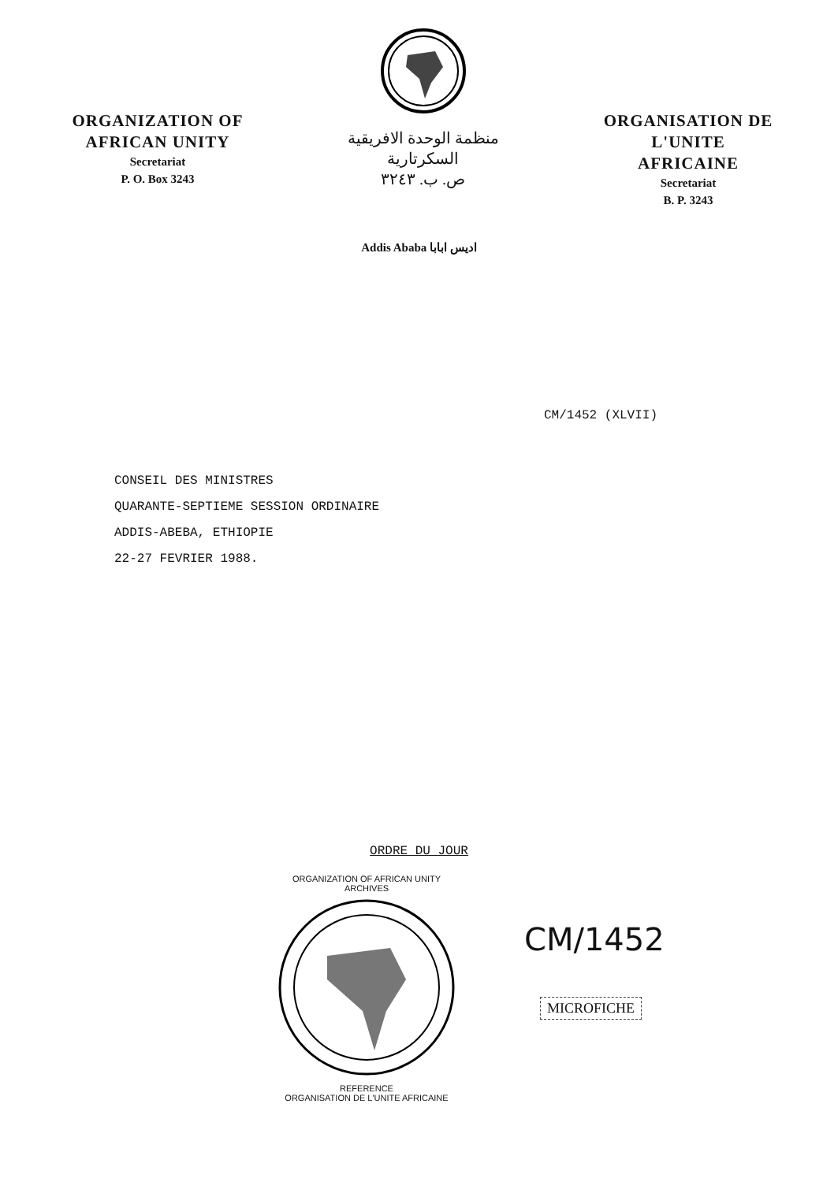ORGANIZATION OF
AFRICAN UNITY
Secretariat
P. O. Box 3243
منظمة الوحدة الافريقية
السكرتارية
ص. ب. ٣٢٤٣
ORGANISATION DE L'UNITE
AFRICAINE
Secretariat
B. P. 3243
Addis Ababa اديس ابابا
CM/1452 (XLVII)
CONSEIL DES MINISTRES
QUARANTE-SEPTIEME SESSION ORDINAIRE
ADDIS-ABEBA, ETHIOPIE
22-27 FEVRIER 1988.
ORDRE DU JOUR
ORGANIZATION OF AFRICAN UNITY
ARCHIVES
REFERENCE
ORGANISATION DE L'UNITE AFRICAINE
CM/1452
MICROFICHE